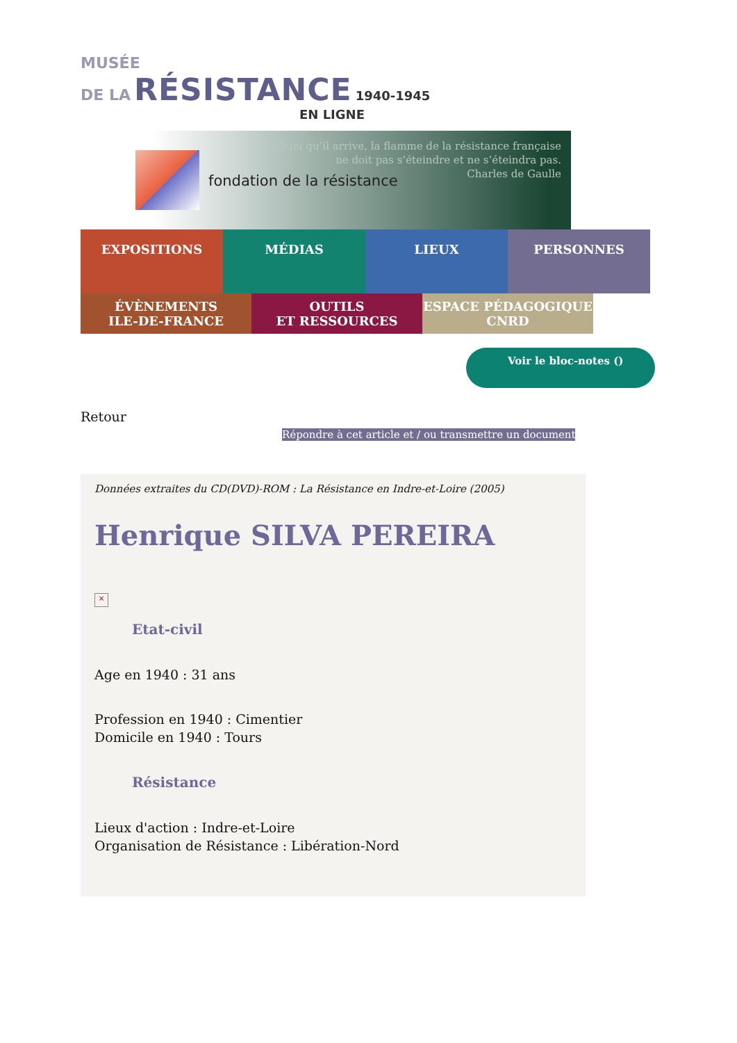MUSÉE
DE LA RÉSISTANCE 1940-1945
EN LIGNE
fondation de la résistance
Quoi qu’il arrive, la flamme de la résistance française
ne doit pas s’éteindre et ne s’éteindra pas.
Charles de Gaulle
EXPOSITIONS
MÉDIAS LIEUX PERSONNES
ÉVÈNEMENTS
ILE-DE-FRANCE
OUTILS
ET RESSOURCES
ESPACE PÉDAGOGIQUE
CNRD
Voir le bloc-notes ()
Retour
Répondre à cet article et / ou transmettre un document
Données extraites du CD(DVD)-ROM : La Résistance en Indre-et-Loire (2005)
Henrique SILVA PEREIRA
×
Etat-civil
Age en 1940 : 31 ans
Profession en 1940 : Cimentier
Domicile en 1940 : Tours
Résistance
Lieux d'action : Indre-et-Loire
Organisation de Résistance : Libération-Nord